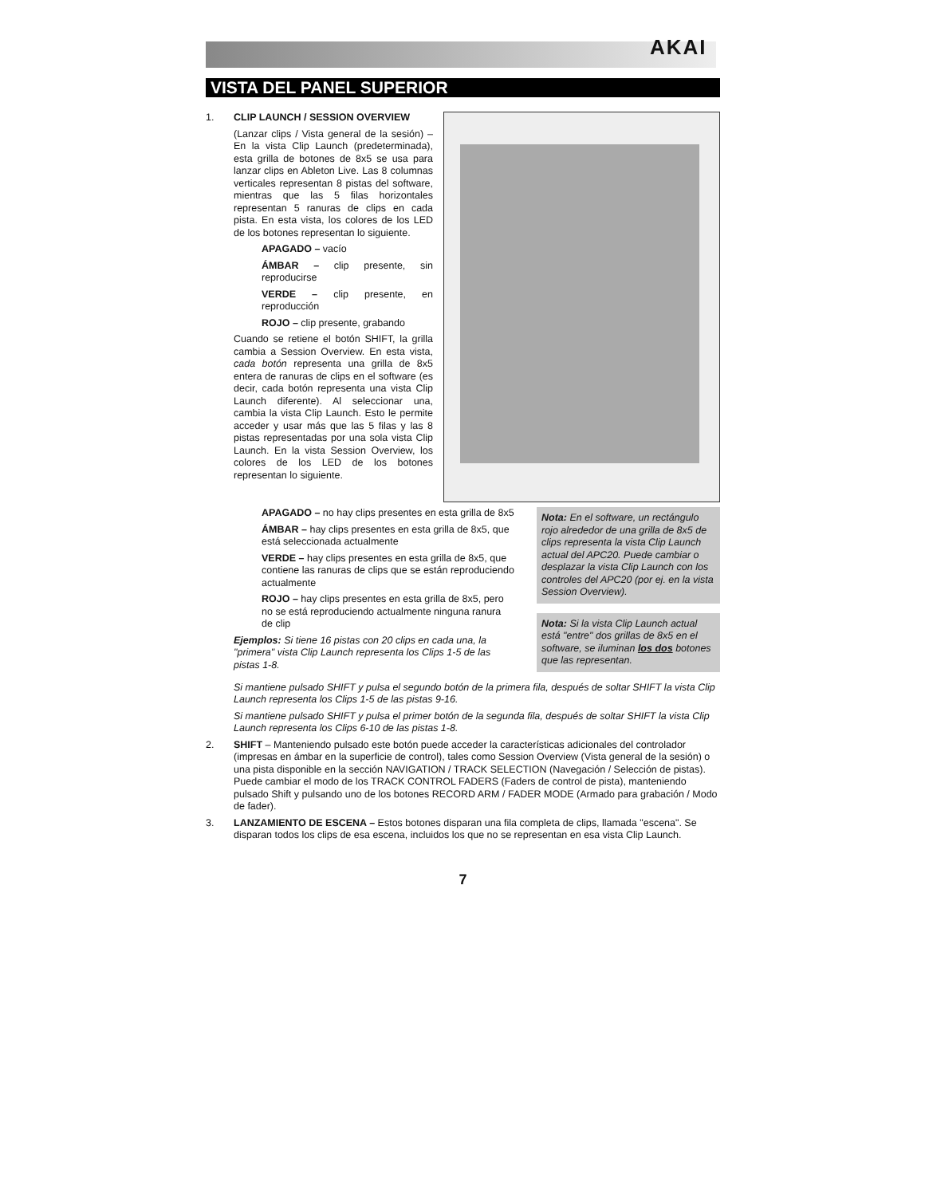AKAI
VISTA DEL PANEL SUPERIOR
1. CLIP LAUNCH / SESSION OVERVIEW
(Lanzar clips / Vista general de la sesión) – En la vista Clip Launch (predeterminada), esta grilla de botones de 8x5 se usa para lanzar clips en Ableton Live. Las 8 columnas verticales representan 8 pistas del software, mientras que las 5 filas horizontales representan 5 ranuras de clips en cada pista. En esta vista, los colores de los LED de los botones representan lo siguiente.
APAGADO – vacío
ÁMBAR – clip presente, sin reproducirse
VERDE – clip presente, en reproducción
ROJO – clip presente, grabando
Cuando se retiene el botón SHIFT, la grilla cambia a Session Overview. En esta vista, cada botón representa una grilla de 8x5 entera de ranuras de clips en el software (es decir, cada botón representa una vista Clip Launch diferente). Al seleccionar una, cambia la vista Clip Launch. Esto le permite acceder y usar más que las 5 filas y las 8 pistas representadas por una sola vista Clip Launch. En la vista Session Overview, los colores de los LED de los botones representan lo siguiente.
APAGADO – no hay clips presentes en esta grilla de 8x5
ÁMBAR – hay clips presentes en esta grilla de 8x5, que está seleccionada actualmente
VERDE – hay clips presentes en esta grilla de 8x5, que contiene las ranuras de clips que se están reproduciendo actualmente
ROJO – hay clips presentes en esta grilla de 8x5, pero no se está reproduciendo actualmente ninguna ranura de clip
Ejemplos: Si tiene 16 pistas con 20 clips en cada una, la "primera" vista Clip Launch representa los Clips 1-5 de las pistas 1-8.
Nota: En el software, un rectángulo rojo alrededor de una grilla de 8x5 de clips representa la vista Clip Launch actual del APC20. Puede cambiar o desplazar la vista Clip Launch con los controles del APC20 (por ej. en la vista Session Overview).
Nota: Si la vista Clip Launch actual está "entre" dos grillas de 8x5 en el software, se iluminan los dos botones que las representan.
Si mantiene pulsado SHIFT y pulsa el segundo botón de la primera fila, después de soltar SHIFT la vista Clip Launch representa los Clips 1-5 de las pistas 9-16.
Si mantiene pulsado SHIFT y pulsa el primer botón de la segunda fila, después de soltar SHIFT la vista Clip Launch representa los Clips 6-10 de las pistas 1-8.
2. SHIFT – Manteniendo pulsado este botón puede acceder la características adicionales del controlador (impresas en ámbar en la superficie de control), tales como Session Overview (Vista general de la sesión) o una pista disponible en la sección NAVIGATION / TRACK SELECTION (Navegación / Selección de pistas). Puede cambiar el modo de los TRACK CONTROL FADERS (Faders de control de pista), manteniendo pulsado Shift y pulsando uno de los botones RECORD ARM / FADER MODE (Armado para grabación / Modo de fader).
3. LANZAMIENTO DE ESCENA – Estos botones disparan una fila completa de clips, llamada "escena". Se disparan todos los clips de esa escena, incluidos los que no se representan en esa vista Clip Launch.
7